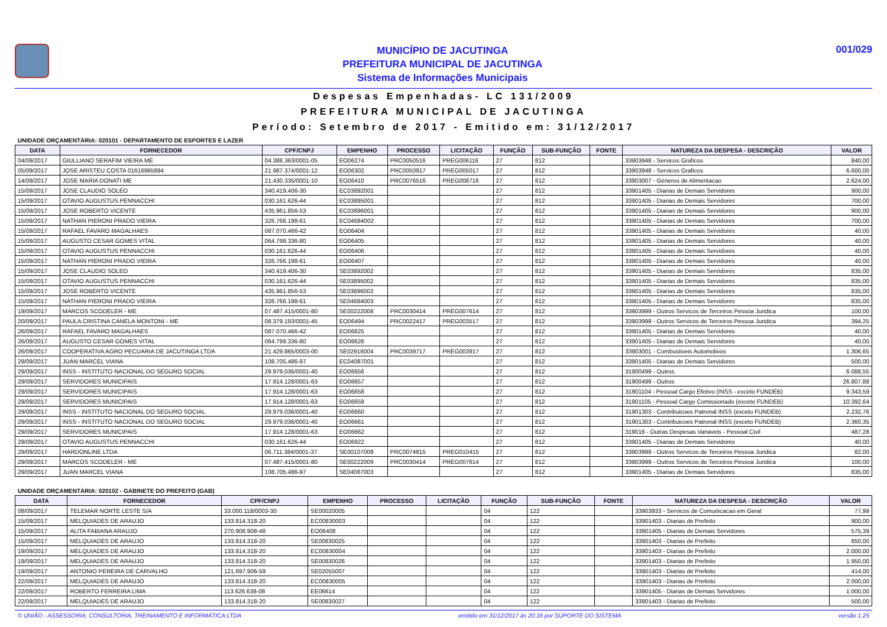MUNICÍPIO DE JACUTINGA
PREFEITURA MUNICIPAL DE JACUTINGA
Sistema de Informações Municipais
001/029
Despesas Empenhadas- LC 131/2009
PREFEITURA MUNICIPAL DE JACUTINGA
Período: Setembro de 2017 - Emitido em: 31/12/2017
UNIDADE ORÇAMENTÁRIA: 020101 - DEPARTAMENTO DE ESPORTES E LAZER
| DATA | FORNECEDOR | CPF/CNPJ | EMPENHO | PROCESSO | LICITAÇÃO | FUNÇÃO | SUB-FUNÇÃO | FONTE | NATUREZA DA DESPESA - DESCRIÇÃO | VALOR |
| --- | --- | --- | --- | --- | --- | --- | --- | --- | --- | --- |
| 04/09/2017 | GIULLIANO SERAFIM VIEIRA ME | 04.388.363/0001-05 | EO06274 | PRC0050516 | PREG006116 | 27 | 812 | | 33903948 - Servicos Graficos | 840,00 |
| 05/09/2017 | JOSE ARISTEU COSTA 01616965894 | 21.987.374/0001-12 | EO06302 | PRC0050917 | PREG005017 | 27 | 812 | | 33903948 - Servicos Graficos | 6.600,00 |
| 14/09/2017 | JOSE MARIA DONATI ME | 21.430.335/0001-10 | EO06410 | PRC0076516 | PREG008716 | 27 | 812 | | 33903007 - Generos de Alimentacao | 2.624,00 |
| 15/09/2017 | JOSE CLAUDIO SOLEO | 340.419.406-30 | EC03892001 | | | 27 | 812 | | 33901405 - Diarias de Demais Servidores | 900,00 |
| 15/09/2017 | OTAVIO AUGUSTUS PENNACCHI | 030.161.626-44 | EC03895001 | | | 27 | 812 | | 33901405 - Diarias de Demais Servidores | 700,00 |
| 15/09/2017 | JOSE ROBERTO VICENTE | 435.961.856-53 | EC03896001 | | | 27 | 812 | | 33901405 - Diarias de Demais Servidores | 900,00 |
| 15/09/2017 | NATHAN PIERONI PRADO VIEIRA | 326.766.198-61 | EC04684002 | | | 27 | 812 | | 33901405 - Diarias de Demais Servidores | 700,00 |
| 15/09/2017 | RAFAEL FAVARO MAGALHAES | 087.070.466-42 | EO06404 | | | 27 | 812 | | 33901405 - Diarias de Demais Servidores | 40,00 |
| 15/09/2017 | AUGUSTO CESAR GOMES VITAL | 064.799.336-80 | EO06405 | | | 27 | 812 | | 33901405 - Diarias de Demais Servidores | 40,00 |
| 15/09/2017 | OTAVIO AUGUSTUS PENNACCHI | 030.161.626-44 | EO06406 | | | 27 | 812 | | 33901405 - Diarias de Demais Servidores | 40,00 |
| 15/09/2017 | NATHAN PIERONI PRADO VIEIRA | 326.766.198-61 | EO06407 | | | 27 | 812 | | 33901405 - Diarias de Demais Servidores | 40,00 |
| 15/09/2017 | JOSE CLAUDIO SOLEO | 340.419.406-30 | SE03892002 | | | 27 | 812 | | 33901405 - Diarias de Demais Servidores | 835,00 |
| 15/09/2017 | OTAVIO AUGUSTUS PENNACCHI | 030.161.626-44 | SE03895002 | | | 27 | 812 | | 33901405 - Diarias de Demais Servidores | 835,00 |
| 15/09/2017 | JOSE ROBERTO VICENTE | 435.961.856-53 | SE03896002 | | | 27 | 812 | | 33901405 - Diarias de Demais Servidores | 835,00 |
| 15/09/2017 | NATHAN PIERONI PRADO VIEIRA | 326.766.198-61 | SE04684003 | | | 27 | 812 | | 33901405 - Diarias de Demais Servidores | 835,00 |
| 19/09/2017 | MARCOS SCODELER - ME | 07.487.415/0001-80 | SE00222008 | PRC0030414 | PREG007614 | 27 | 812 | | 33903999 - Outros Servicos de Terceiros Pessoa Juridica | 100,00 |
| 20/09/2017 | PAULA CRISTINA CANELA MONTONI - ME | 08.379.193/0001-45 | EO06494 | PRC0022417 | PREG003517 | 27 | 812 | | 33903999 - Outros Servicos de Terceiros Pessoa Juridica | 394,25 |
| 26/09/2017 | RAFAEL FAVARO MAGALHAES | 087.070.466-42 | EO06625 | | | 27 | 812 | | 33901405 - Diarias de Demais Servidores | 40,00 |
| 26/09/2017 | AUGUSTO CESAR GOMES VITAL | 064.799.336-80 | EO06626 | | | 27 | 812 | | 33901405 - Diarias de Demais Servidores | 40,00 |
| 26/09/2017 | COOPERATIVA AGRO PECUARIA DE JACUTINGA LTDA | 21.429.865/0003-00 | SE02916004 | PRC0039717 | PREG003917 | 27 | 812 | | 33903001 - Combustiveis Automotivos | 1.306,65 |
| 29/09/2017 | JUAN MARCEL VIANA | 108.705.486-97 | EC04087001 | | | 27 | 812 | | 33901405 - Diarias de Demais Servidores | 500,00 |
| 29/09/2017 | INSS - INSTITUTO NACIONAL DO SEGURO SOCIAL | 29.979.036/0001-40 | EO06656 | | | 27 | 812 | | 31900499 - Outros | 6.088,55 |
| 29/09/2017 | SERVIDORES MUNICIPAIS | 17.914.128/0001-63 | EO06657 | | | 27 | 812 | | 31900499 - Outros | 26.807,88 |
| 29/09/2017 | SERVIDORES MUNICIPAIS | 17.914.128/0001-63 | EO06658 | | | 27 | 812 | | 31901104 - Pessoal Cargo Efetivo (INSS - exceto FUNDEB) | 9.343,59 |
| 29/09/2017 | SERVIDORES MUNICIPAIS | 17.914.128/0001-63 | EO06659 | | | 27 | 812 | | 31901105 - Pessoal Cargo Comissionado (exceto FUNDEB) | 10.392,64 |
| 29/09/2017 | INSS - INSTITUTO NACIONAL DO SEGURO SOCIAL | 29.979.036/0001-40 | EO06660 | | | 27 | 812 | | 31901303 - Contribuicoes Patronal INSS (exceto FUNDEB) | 2.232,76 |
| 29/09/2017 | INSS - INSTITUTO NACIONAL DO SEGURO SOCIAL | 29.979.036/0001-40 | EO06661 | | | 27 | 812 | | 31901303 - Contribuicoes Patronal INSS (exceto FUNDEB) | 2.360,35 |
| 29/09/2017 | SERVIDORES MUNICIPAIS | 17.914.128/0001-63 | EO06662 | | | 27 | 812 | | 319016 - Outras Despesas Variaveis - Pessoal Civil | 487,28 |
| 29/09/2017 | OTAVIO AUGUSTUS PENNACCHI | 030.161.626-44 | EO06922 | | | 27 | 812 | | 33901405 - Diarias de Demais Servidores | 40,00 |
| 29/09/2017 | HARDONLINE LTDA | 06.711.384/0001-37 | SE00107008 | PRC0074815 | PREG010415 | 27 | 812 | | 33903999 - Outros Servicos de Terceiros Pessoa Juridica | 82,00 |
| 29/09/2017 | MARCOS SCODELER - ME | 07.487.415/0001-80 | SE00222009 | PRC0030414 | PREG007614 | 27 | 812 | | 33903999 - Outros Servicos de Terceiros Pessoa Juridica | 100,00 |
| 29/09/2017 | JUAN MARCEL VIANA | 108.705.486-97 | SE04087003 | | | 27 | 812 | | 33901405 - Diarias de Demais Servidores | 835,00 |
UNIDADE ORÇAMENTÁRIA: 020102 - GABINETE DO PREFEITO (GAB)
| DATA | FORNECEDOR | CPF/CNPJ | EMPENHO | PROCESSO | LICITAÇÃO | FUNÇÃO | SUB-FUNÇÃO | FONTE | NATUREZA DA DESPESA - DESCRIÇÃO | VALOR |
| --- | --- | --- | --- | --- | --- | --- | --- | --- | --- | --- |
| 08/09/2017 | TELEMAR NORTE LESTE S/A | 33.000.118/0003-30 | SE00020005 | | | 04 | 122 | | 33903933 - Servicos de Comunicacao em Geral | 77,99 |
| 15/09/2017 | MELQUIADES DE ARAUJO | 133.814.318-20 | EC00830003 | | | 04 | 122 | | 33901403 - Diarias de Prefeito | 900,00 |
| 15/09/2017 | ALITA FABIANA ARAUJO | 270.908.908-48 | EO06408 | | | 04 | 122 | | 33901405 - Diarias de Demais Servidores | 575,39 |
| 15/09/2017 | MELQUIADES DE ARAUJO | 133.814.318-20 | SE00830025 | | | 04 | 122 | | 33901403 - Diarias de Prefeito | 850,00 |
| 19/09/2017 | MELQUIADES DE ARAUJO | 133.814.318-20 | EC00830004 | | | 04 | 122 | | 33901403 - Diarias de Prefeito | 2.000,00 |
| 19/09/2017 | MELQUIADES DE ARAUJO | 133.814.318-20 | SE00830026 | | | 04 | 122 | | 33901403 - Diarias de Prefeito | 1.950,00 |
| 19/09/2017 | ANTONIO PEREIRA DE CARVALHO | 121.697.906-59 | SE02055007 | | | 04 | 122 | | 33901403 - Diarias de Prefeito | 414,00 |
| 22/09/2017 | MELQUIADES DE ARAUJO | 133.814.318-20 | EC00830005 | | | 04 | 122 | | 33901403 - Diarias de Prefeito | 2.000,00 |
| 22/09/2017 | ROBERTO FERREIRA LIMA | 113.626.638-08 | EE06614 | | | 04 | 122 | | 33901405 - Diarias de Demais Servidores | 1.000,00 |
| 22/09/2017 | MELQUIADES DE ARAUJO | 133.814.318-20 | SE00830027 | | | 04 | 122 | | 33901403 - Diarias de Prefeito | 500,00 |
© UNIÃO - ASSESSORIA, CONSULTORIA, TREINAMENTO E INFORMÁTICA LTDA emitido em 31/12/2017 às 20:16 por SUPORTE DO SISTEMA versão 1.25